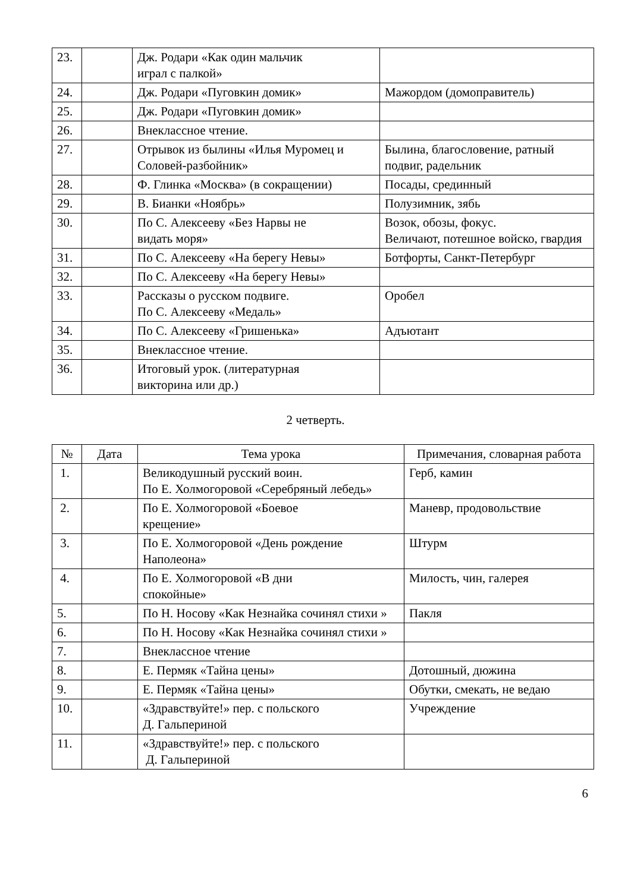| 23. | | Дж. Родари «Как один мальчик играл с палкой» | |
| 24. | | Дж. Родари «Пуговкин домик» | Мажордом (домоправитель) |
| 25. | | Дж. Родари «Пуговкин домик» | |
| 26. | | Внеклассное чтение. | |
| 27. | | Отрывок из былины «Илья Муромец и Соловей-разбойник» | Былина, благословение, ратный подвиг, радельник |
| 28. | | Ф. Глинка «Москва» (в сокращении) | Посады, срединный |
| 29. | | В. Бианки «Ноябрь» | Полузимник, зябь |
| 30. | | По С. Алексееву «Без Нарвы не видать моря» | Возок, обозы, фокус. Величают, потешное войско, гвардия |
| 31. | | По С. Алексееву «На берегу Невы» | Ботфорты, Санкт-Петербург |
| 32. | | По С. Алексееву «На берегу Невы» | |
| 33. | | Рассказы о русском подвиге. По С. Алексееву «Медаль» | Оробел |
| 34. | | По С. Алексееву «Гришенька» | Адъютант |
| 35. | | Внеклассное чтение. | |
| 36. | | Итоговый урок. (литературная викторина или др.) | |
2 четверть.
| № | Дата | Тема урока | Примечания, словарная работа |
| --- | --- | --- | --- |
| 1. | | Великодушный русский воин. По Е. Холмогоровой «Серебряный лебедь» | Герб, камин |
| 2. | | По Е. Холмогоровой «Боевое крещение» | Маневр, продовольствие |
| 3. | | По Е. Холмогоровой «День рождение Наполеона» | Штурм |
| 4. | | По Е. Холмогоровой «В дни спокойные» | Милость, чин, галерея |
| 5. | | По Н. Носову «Как Незнайка сочинял стихи » | Пакля |
| 6. | | По Н. Носову «Как Незнайка сочинял стихи » | |
| 7. | | Внеклассное чтение | |
| 8. | | Е. Пермяк «Тайна цены» | Дотошный, дюжина |
| 9. | | Е. Пермяк «Тайна цены» | Обутки, смекать, не ведаю |
| 10. | | «Здравствуйте!» пер. с польского Д. Гальпериной | Учреждение |
| 11. | | «Здравствуйте!» пер. с польского Д. Гальпериной | |
6